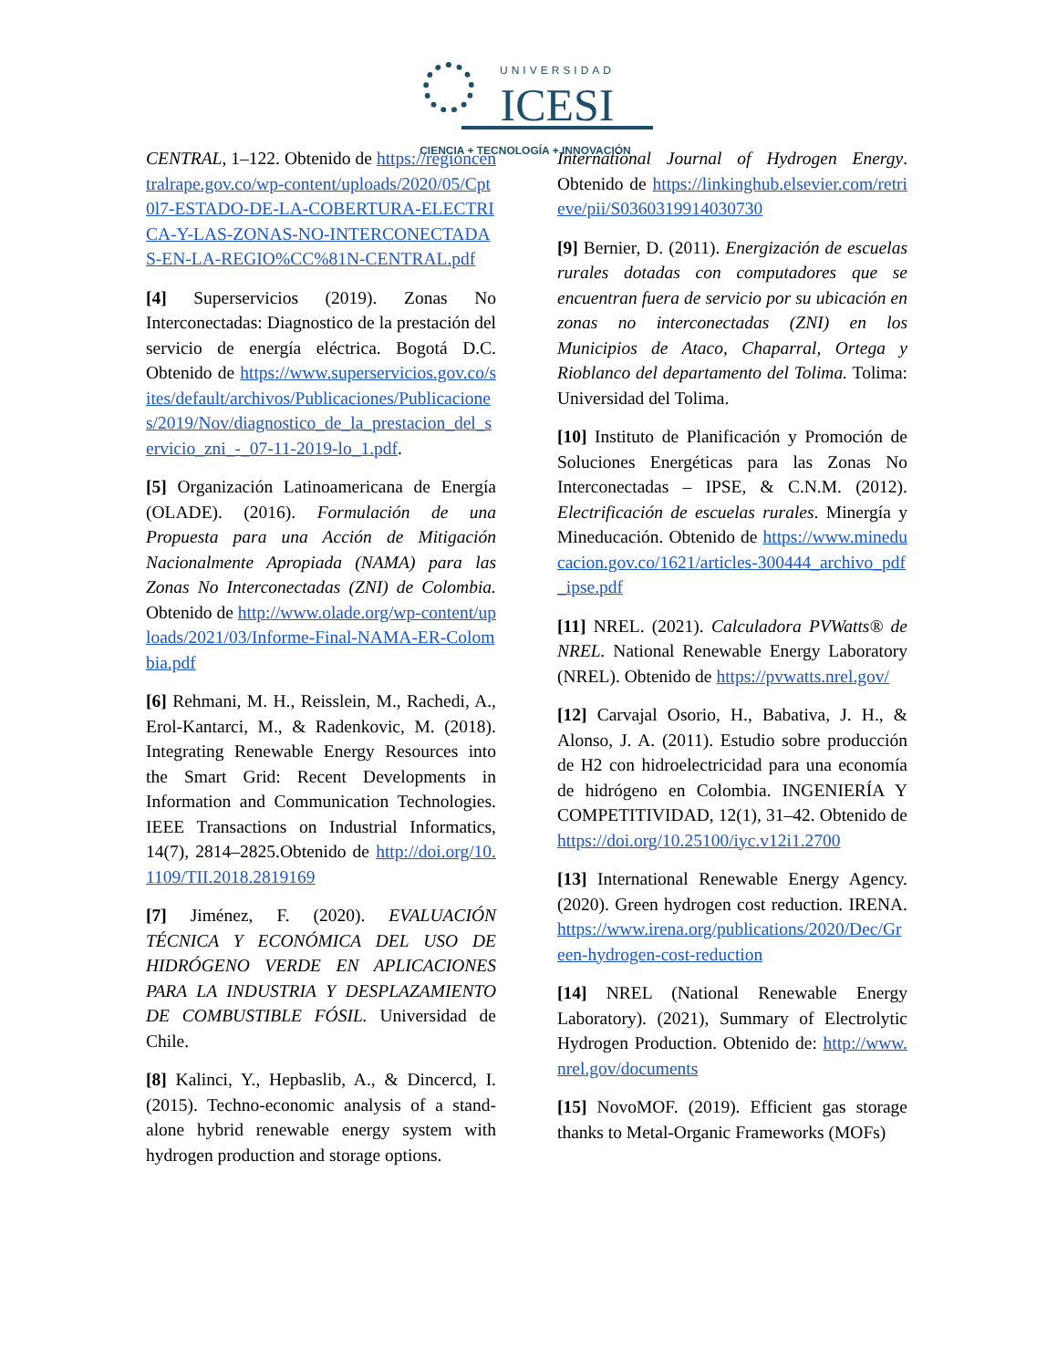UNIVERSIDAD
ICESI
CIENCIA + TECNOLOGÍA + INNOVACIÓN
CENTRAL, 1–122. Obtenido de https://regioncentralrape.gov.co/wp-content/uploads/2020/05/Cpt0l7-ESTADO-DE-LA-COBERTURA-ELECTRICA-Y-LAS-ZONAS-NO-INTERCONECTADAS-EN-LA-REGIO%CC%81N-CENTRAL.pdf
[4] Superservicios (2019). Zonas No Interconectadas: Diagnostico de la prestación del servicio de energía eléctrica. Bogotá D.C. Obtenido de https://www.superservicios.gov.co/sites/default/archivos/Publicaciones/Publicaciones/2019/Nov/diagnostico_de_la_prestacion_del_servicio_zni_-_07-11-2019-lo_1.pdf.
[5] Organización Latinoamericana de Energía (OLADE). (2016). Formulación de una Propuesta para una Acción de Mitigación Nacionalmente Apropiada (NAMA) para las Zonas No Interconectadas (ZNI) de Colombia. Obtenido de http://www.olade.org/wp-content/uploads/2021/03/Informe-Final-NAMA-ER-Colombia.pdf
[6] Rehmani, M. H., Reisslein, M., Rachedi, A., Erol-Kantarci, M., & Radenkovic, M. (2018). Integrating Renewable Energy Resources into the Smart Grid: Recent Developments in Information and Communication Technologies. IEEE Transactions on Industrial Informatics, 14(7), 2814–2825.Obtenido de http://doi.org/10.1109/TII.2018.2819169
[7] Jiménez, F. (2020). EVALUACIÓN TÉCNICA Y ECONÓMICA DEL USO DE HIDRÓGENO VERDE EN APLICACIONES PARA LA INDUSTRIA Y DESPLAZAMIENTO DE COMBUSTIBLE FÓSIL. Universidad de Chile.
[8] Kalinci, Y., Hepbaslib, A., & Dincercd, I. (2015). Techno-economic analysis of a stand-alone hybrid renewable energy system with hydrogen production and storage options.
International Journal of Hydrogen Energy. Obtenido de https://linkinghub.elsevier.com/retrieve/pii/S0360319914030730
[9] Bernier, D. (2011). Energización de escuelas rurales dotadas con computadores que se encuentran fuera de servicio por su ubicación en zonas no interconectadas (ZNI) en los Municipios de Ataco, Chaparral, Ortega y Rioblanco del departamento del Tolima. Tolima: Universidad del Tolima.
[10] Instituto de Planificación y Promoción de Soluciones Energéticas para las Zonas No Interconectadas – IPSE, & C.N.M. (2012). Electrificación de escuelas rurales. Minergía y Mineducación. Obtenido de https://www.mineducacion.gov.co/1621/articles-300444_archivo_pdf_ipse.pdf
[11] NREL. (2021). Calculadora PVWatts® de NREL. National Renewable Energy Laboratory (NREL). Obtenido de https://pvwatts.nrel.gov/
[12] Carvajal Osorio, H., Babativa, J. H., & Alonso, J. A. (2011). Estudio sobre producción de H2 con hidroelectricidad para una economía de hidrógeno en Colombia. INGENIERÍA Y COMPETITIVIDAD, 12(1), 31–42. Obtenido de https://doi.org/10.25100/iyc.v12i1.2700
[13] International Renewable Energy Agency. (2020). Green hydrogen cost reduction. IRENA. https://www.irena.org/publications/2020/Dec/Green-hydrogen-cost-reduction
[14] NREL (National Renewable Energy Laboratory). (2021), Summary of Electrolytic Hydrogen Production. Obtenido de: http://www.nrel.gov/documents
[15] NovoMOF. (2019). Efficient gas storage thanks to Metal-Organic Frameworks (MOFs)